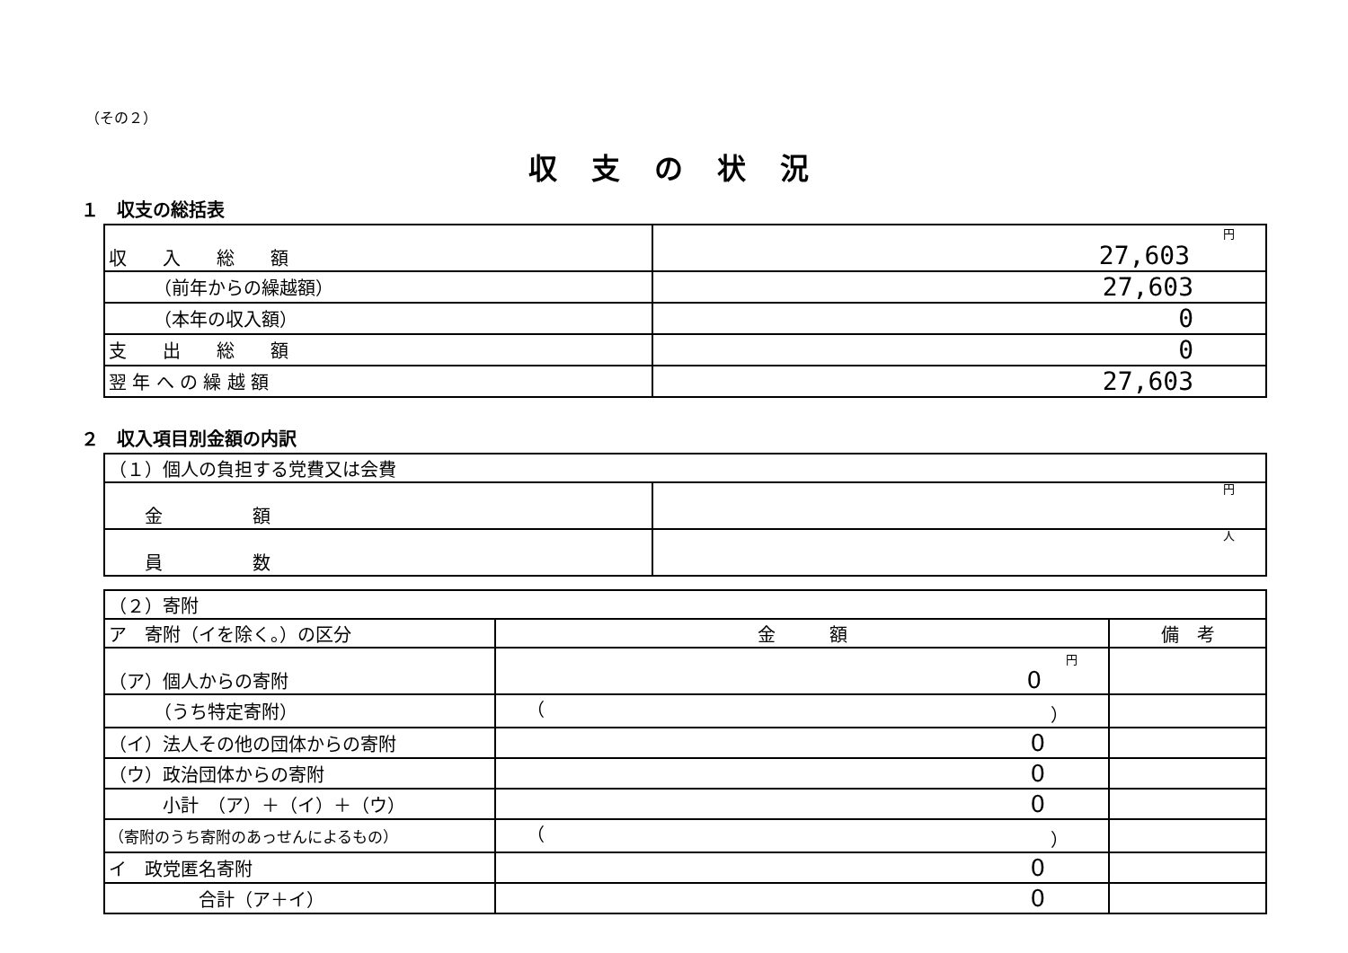（その２）
収支の状況
１　収支の総括表
| 収 入 総 額 | 円 27,603 |
| （前年からの繰越額） | 27,603 |
| （本年の収入額） | 0 |
| 支 出 総 額 | 0 |
| 翌 年 へ の 繰 越 額 | 27,603 |
２　収入項目別金額の内訳
| （１）個人の負担する党費又は会費 | |
| 金 額 | 円 |
| 員 数 | 人 |
| （２）寄附 | | |
| ア 寄附（イを除く。）の区分 | 金 額 | 備 考 |
| （ア）個人からの寄附 | 円 0 | |
| （うち特定寄附） | （ ） | |
| （イ）法人その他の団体からの寄附 | 0 | |
| （ウ）政治団体からの寄附 | 0 | |
| 小計 （ア）＋（イ）＋（ウ） | 0 | |
| （寄附のうち寄附のあっせんによるもの） | （ ） | |
| イ 政党匿名寄附 | 0 | |
| 合計（ア＋イ） | 0 | |